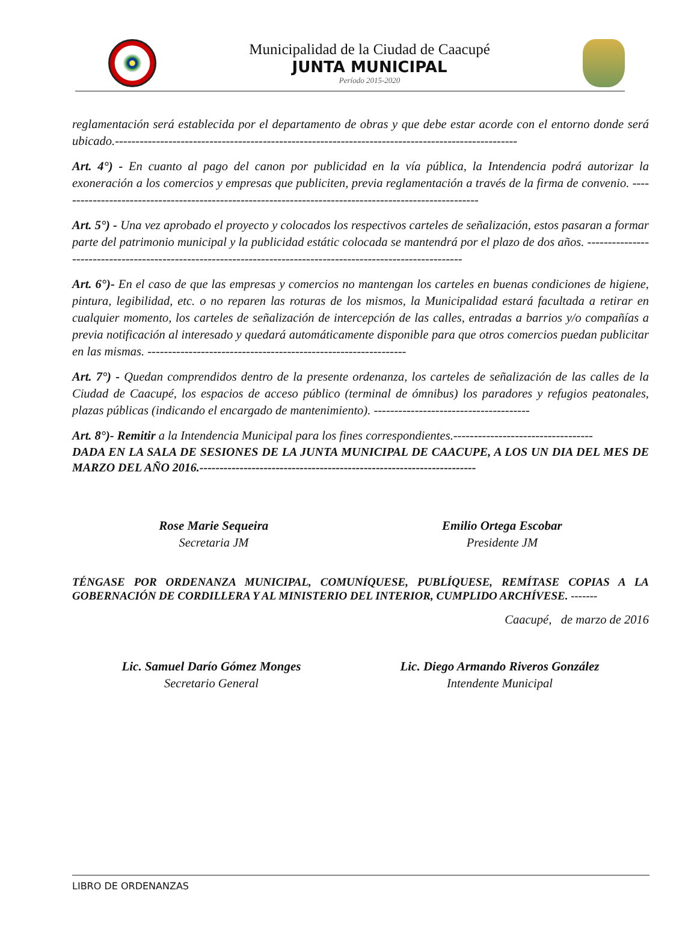Municipalidad de la Ciudad de Caacupé
JUNTA MUNICIPAL
Período 2015-2020
reglamentación será establecida por el departamento de obras y que debe estar acorde con el entorno donde será ubicado.--------------------------------------------------------------------------------------------------
Art. 4°) - En cuanto al pago del canon por publicidad en la vía pública, la Intendencia podrá autorizar la exoneración a los comercios y empresas que publiciten, previa reglamentación a través de la firma de convenio. -------------------------------------------------------------------------------------------------------
Art. 5°) - Una vez aprobado el proyecto y colocados los respectivos carteles de señalización, estos pasaran a formar parte del patrimonio municipal y la publicidad estátic colocada se mantendrá por el plazo de dos años. --------------------------------------------------------------------------------------------------------------
Art. 6°)- En el caso de que las empresas y comercios no mantengan los carteles en buenas condiciones de higiene, pintura, legibilidad, etc. o no reparen las roturas de los mismos, la Municipalidad estará facultada a retirar en cualquier momento, los carteles de señalización de intercepción de las calles, entradas a barrios y/o compañías a previa notificación al interesado y quedará automáticamente disponible para que otros comercios puedan publicitar en las mismas. ---------------------------------------------------------------
Art. 7°) - Quedan comprendidos dentro de la presente ordenanza, los carteles de señalización de las calles de la Ciudad de Caacupé, los espacios de acceso público (terminal de ómnibus) los paradores y refugios peatonales, plazas públicas (indicando el encargado de mantenimiento). --------------------------------------
Art. 8°)- Remitir a la Intendencia Municipal para los fines correspondientes.----------------------------------
DADA EN LA SALA DE SESIONES DE LA JUNTA MUNICIPAL DE CAACUPE, A LOS UN DIA DEL MES DE MARZO DEL AÑO 2016.---------------------------------------------------------------------
Rose Marie Sequeira
Secretaria JM
Emilio Ortega Escobar
Presidente JM
TÉNGASE POR ORDENANZA MUNICIPAL, COMUNÍQUESE, PUBLÍQUESE, REMÍTASE COPIAS A LA GOBERNACIÓN DE CORDILLERA Y AL MINISTERIO DEL INTERIOR, CUMPLIDO ARCHÍVESE. -------
Caacupé, de marzo de 2016
Lic. Samuel Darío Gómez Monges
Secretario General
Lic. Diego Armando Riveros González
Intendente Municipal
LIBRO DE ORDENANZAS